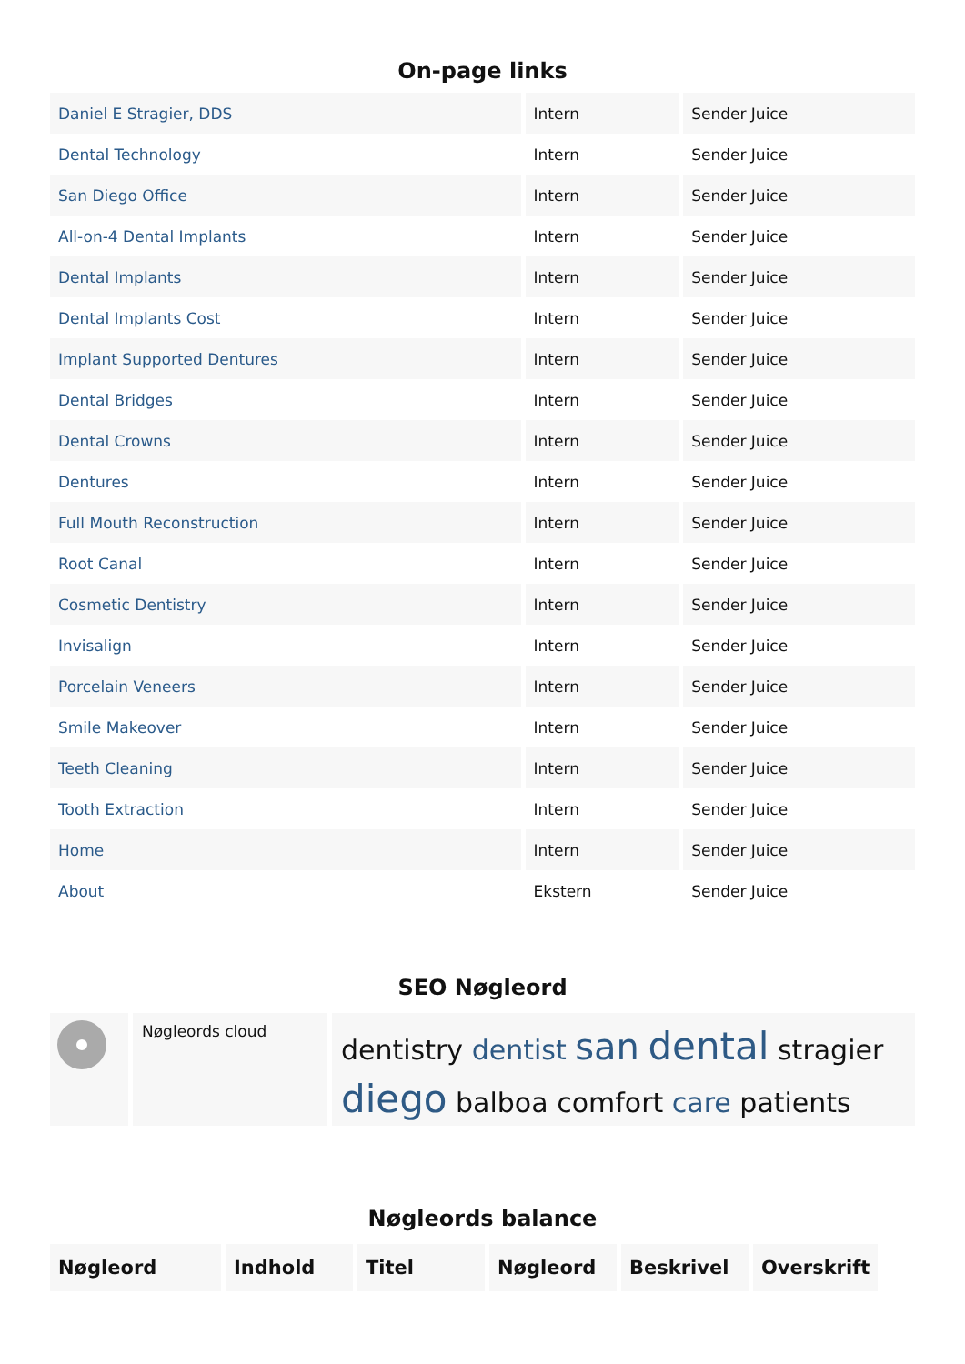On-page links
| Daniel E Stragier, DDS | Intern | Sender Juice |
| Dental Technology | Intern | Sender Juice |
| San Diego Office | Intern | Sender Juice |
| All-on-4 Dental Implants | Intern | Sender Juice |
| Dental Implants | Intern | Sender Juice |
| Dental Implants Cost | Intern | Sender Juice |
| Implant Supported Dentures | Intern | Sender Juice |
| Dental Bridges | Intern | Sender Juice |
| Dental Crowns | Intern | Sender Juice |
| Dentures | Intern | Sender Juice |
| Full Mouth Reconstruction | Intern | Sender Juice |
| Root Canal | Intern | Sender Juice |
| Cosmetic Dentistry | Intern | Sender Juice |
| Invisalign | Intern | Sender Juice |
| Porcelain Veneers | Intern | Sender Juice |
| Smile Makeover | Intern | Sender Juice |
| Teeth Cleaning | Intern | Sender Juice |
| Tooth Extraction | Intern | Sender Juice |
| Home | Intern | Sender Juice |
| About | Ekstern | Sender Juice |
SEO Nøgleord
Nøgleords cloud
dentistry dentist san dental stragier diego balboa comfort care patients
Nøgleords balance
| Nøgleord | Indhold | Titel | Nøgleord | Beskrivel | Overskrift |
| --- | --- | --- | --- | --- | --- |